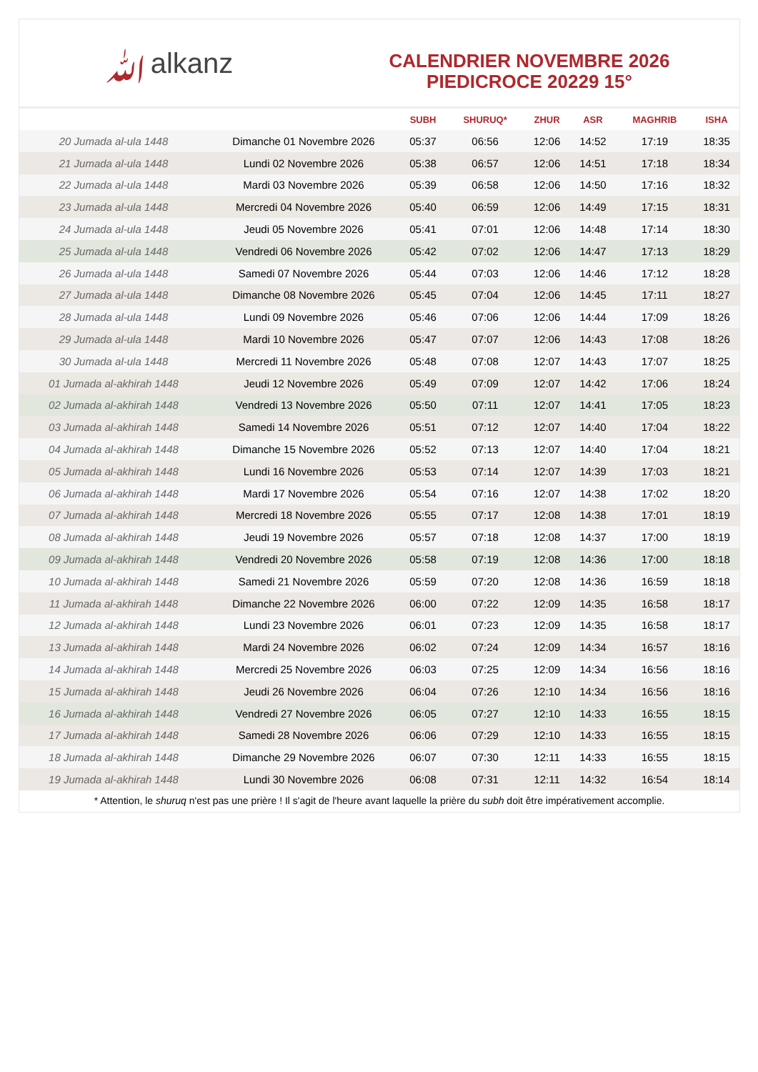ﷲalkanz
CALENDRIER NOVEMBRE 2026
PIEDICROCE 20229 15°
| | | SUBH | SHURUQ* | ZHUR | ASR | MAGHRIB | ISHA |
| --- | --- | --- | --- | --- | --- | --- | --- |
| 20 Jumada al-ula 1448 | Dimanche 01 Novembre 2026 | 05:37 | 06:56 | 12:06 | 14:52 | 17:19 | 18:35 |
| 21 Jumada al-ula 1448 | Lundi 02 Novembre 2026 | 05:38 | 06:57 | 12:06 | 14:51 | 17:18 | 18:34 |
| 22 Jumada al-ula 1448 | Mardi 03 Novembre 2026 | 05:39 | 06:58 | 12:06 | 14:50 | 17:16 | 18:32 |
| 23 Jumada al-ula 1448 | Mercredi 04 Novembre 2026 | 05:40 | 06:59 | 12:06 | 14:49 | 17:15 | 18:31 |
| 24 Jumada al-ula 1448 | Jeudi 05 Novembre 2026 | 05:41 | 07:01 | 12:06 | 14:48 | 17:14 | 18:30 |
| 25 Jumada al-ula 1448 | Vendredi 06 Novembre 2026 | 05:42 | 07:02 | 12:06 | 14:47 | 17:13 | 18:29 |
| 26 Jumada al-ula 1448 | Samedi 07 Novembre 2026 | 05:44 | 07:03 | 12:06 | 14:46 | 17:12 | 18:28 |
| 27 Jumada al-ula 1448 | Dimanche 08 Novembre 2026 | 05:45 | 07:04 | 12:06 | 14:45 | 17:11 | 18:27 |
| 28 Jumada al-ula 1448 | Lundi 09 Novembre 2026 | 05:46 | 07:06 | 12:06 | 14:44 | 17:09 | 18:26 |
| 29 Jumada al-ula 1448 | Mardi 10 Novembre 2026 | 05:47 | 07:07 | 12:06 | 14:43 | 17:08 | 18:26 |
| 30 Jumada al-ula 1448 | Mercredi 11 Novembre 2026 | 05:48 | 07:08 | 12:07 | 14:43 | 17:07 | 18:25 |
| 01 Jumada al-akhirah 1448 | Jeudi 12 Novembre 2026 | 05:49 | 07:09 | 12:07 | 14:42 | 17:06 | 18:24 |
| 02 Jumada al-akhirah 1448 | Vendredi 13 Novembre 2026 | 05:50 | 07:11 | 12:07 | 14:41 | 17:05 | 18:23 |
| 03 Jumada al-akhirah 1448 | Samedi 14 Novembre 2026 | 05:51 | 07:12 | 12:07 | 14:40 | 17:04 | 18:22 |
| 04 Jumada al-akhirah 1448 | Dimanche 15 Novembre 2026 | 05:52 | 07:13 | 12:07 | 14:40 | 17:04 | 18:21 |
| 05 Jumada al-akhirah 1448 | Lundi 16 Novembre 2026 | 05:53 | 07:14 | 12:07 | 14:39 | 17:03 | 18:21 |
| 06 Jumada al-akhirah 1448 | Mardi 17 Novembre 2026 | 05:54 | 07:16 | 12:07 | 14:38 | 17:02 | 18:20 |
| 07 Jumada al-akhirah 1448 | Mercredi 18 Novembre 2026 | 05:55 | 07:17 | 12:08 | 14:38 | 17:01 | 18:19 |
| 08 Jumada al-akhirah 1448 | Jeudi 19 Novembre 2026 | 05:57 | 07:18 | 12:08 | 14:37 | 17:00 | 18:19 |
| 09 Jumada al-akhirah 1448 | Vendredi 20 Novembre 2026 | 05:58 | 07:19 | 12:08 | 14:36 | 17:00 | 18:18 |
| 10 Jumada al-akhirah 1448 | Samedi 21 Novembre 2026 | 05:59 | 07:20 | 12:08 | 14:36 | 16:59 | 18:18 |
| 11 Jumada al-akhirah 1448 | Dimanche 22 Novembre 2026 | 06:00 | 07:22 | 12:09 | 14:35 | 16:58 | 18:17 |
| 12 Jumada al-akhirah 1448 | Lundi 23 Novembre 2026 | 06:01 | 07:23 | 12:09 | 14:35 | 16:58 | 18:17 |
| 13 Jumada al-akhirah 1448 | Mardi 24 Novembre 2026 | 06:02 | 07:24 | 12:09 | 14:34 | 16:57 | 18:16 |
| 14 Jumada al-akhirah 1448 | Mercredi 25 Novembre 2026 | 06:03 | 07:25 | 12:09 | 14:34 | 16:56 | 18:16 |
| 15 Jumada al-akhirah 1448 | Jeudi 26 Novembre 2026 | 06:04 | 07:26 | 12:10 | 14:34 | 16:56 | 18:16 |
| 16 Jumada al-akhirah 1448 | Vendredi 27 Novembre 2026 | 06:05 | 07:27 | 12:10 | 14:33 | 16:55 | 18:15 |
| 17 Jumada al-akhirah 1448 | Samedi 28 Novembre 2026 | 06:06 | 07:29 | 12:10 | 14:33 | 16:55 | 18:15 |
| 18 Jumada al-akhirah 1448 | Dimanche 29 Novembre 2026 | 06:07 | 07:30 | 12:11 | 14:33 | 16:55 | 18:15 |
| 19 Jumada al-akhirah 1448 | Lundi 30 Novembre 2026 | 06:08 | 07:31 | 12:11 | 14:32 | 16:54 | 18:14 |
* Attention, le shuruq n'est pas une prière ! Il s'agit de l'heure avant laquelle la prière du subh doit être impérativement accomplie.